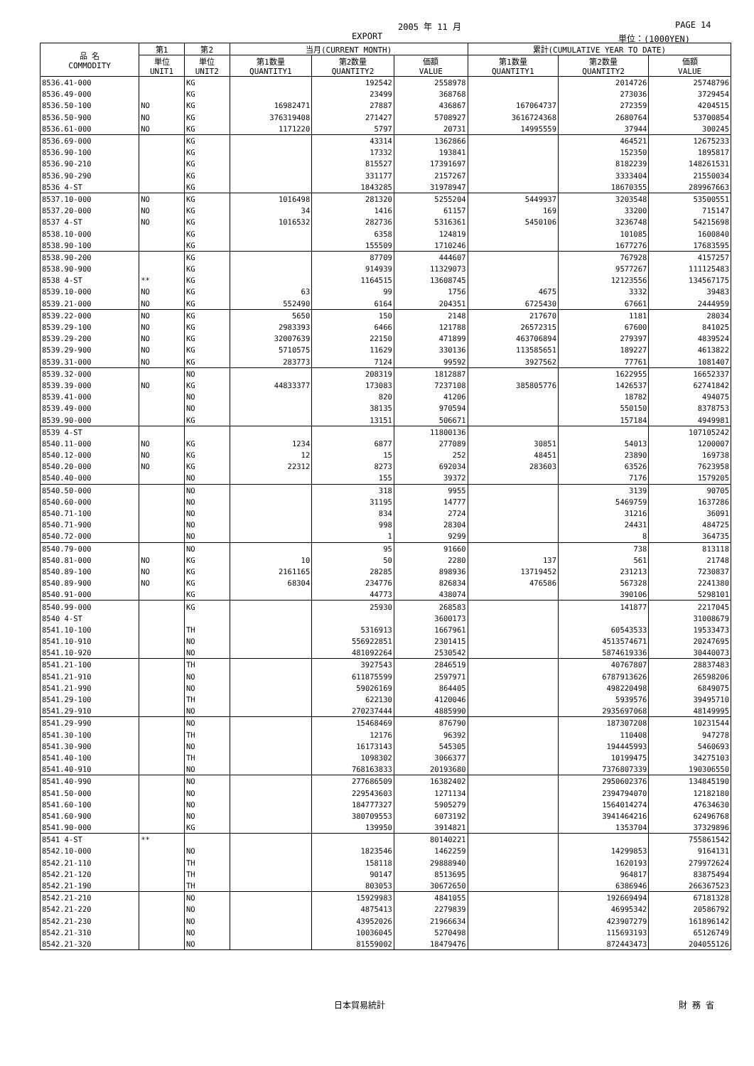2005 年 11 月 PAGE 14
EXPORT 単位：(1000YEN)
| 品 名 COMMODITY | 第1 | 第2 | 当月(CURRENT MONTH) | | | 累計(CUMULATIVE YEAR TO DATE) | | |
| --- | --- | --- | --- | --- | --- | --- | --- | --- |
| | 単位 UNIT1 | 単位 UNIT2 | 第1数量 QUANTITY1 | 第2数量 QUANTITY2 | 価額 VALUE | 第1数量 QUANTITY1 | 第2数量 QUANTITY2 | 価額 VALUE |
| 8536.41-000 | | KG | | 192542 | 2558978 | | 2014726 | 25748796 |
| 8536.49-000 | | KG | | 23499 | 368768 | | 273036 | 3729454 |
| 8536.50-100 | NO | KG | 16982471 | 27887 | 436867 | 167064737 | 272359 | 4204515 |
| 8536.50-900 | NO | KG | 376319408 | 271427 | 5708927 | 3616724368 | 2680764 | 53700854 |
| 8536.61-000 | NO | KG | 1171220 | 5797 | 20731 | 14995559 | 37944 | 300245 |
| 8536.69-000 | | KG | | 43314 | 1362866 | | 464521 | 12675233 |
| 8536.90-100 | | KG | | 17332 | 193841 | | 152350 | 1895817 |
| 8536.90-210 | | KG | | 815527 | 17391697 | | 8182239 | 148261531 |
| 8536.90-290 | | KG | | 331177 | 2157267 | | 3333404 | 21550034 |
| 8536 4-ST | | KG | | 1843285 | 31978947 | | 18670355 | 289967663 |
| 8537.10-000 | NO | KG | 1016498 | 281320 | 5255204 | 5449937 | 3203548 | 53500551 |
| 8537.20-000 | NO | KG | 34 | 1416 | 61157 | 169 | 33200 | 715147 |
| 8537 4-ST | NO | KG | 1016532 | 282736 | 5316361 | 5450106 | 3236748 | 54215698 |
| 8538.10-000 | | KG | | 6358 | 124819 | | 101085 | 1600840 |
| 8538.90-100 | | KG | | 155509 | 1710246 | | 1677276 | 17683595 |
| 8538.90-200 | | KG | | 87709 | 444607 | | 767928 | 4157257 |
| 8538.90-900 | | KG | | 914939 | 11329073 | | 9577267 | 111125483 |
| 8538 4-ST | ** | KG | | 1164515 | 13608745 | | 12123556 | 134567175 |
| 8539.10-000 | NO | KG | 63 | 99 | 1756 | 4675 | 3332 | 39483 |
| 8539.21-000 | NO | KG | 552490 | 6164 | 204351 | 6725430 | 67661 | 2444959 |
| 8539.22-000 | NO | KG | 5650 | 150 | 2148 | 217670 | 1181 | 28034 |
| 8539.29-100 | NO | KG | 2983393 | 6466 | 121788 | 26572315 | 67600 | 841025 |
| 8539.29-200 | NO | KG | 32007639 | 22150 | 471899 | 463706894 | 279397 | 4839524 |
| 8539.29-900 | NO | KG | 5710575 | 11629 | 330136 | 113585651 | 189227 | 4613822 |
| 8539.31-000 | NO | KG | 283773 | 7124 | 99592 | 3927562 | 77761 | 1081407 |
| 8539.32-000 | | NO | | 208319 | 1812887 | | 1622955 | 16652337 |
| 8539.39-000 | NO | KG | 44833377 | 173083 | 7237108 | 385805776 | 1426537 | 62741842 |
| 8539.41-000 | | NO | | 820 | 41206 | | 18782 | 494075 |
| 8539.49-000 | | NO | | 38135 | 970594 | | 550150 | 8378753 |
| 8539.90-000 | | KG | | 13151 | 506671 | | 157184 | 4949981 |
| 8539 4-ST | | | | | 11800136 | | | 107105242 |
| 8540.11-000 | NO | KG | 1234 | 6877 | 277089 | 30851 | 54013 | 1200007 |
| 8540.12-000 | NO | KG | 12 | 15 | 252 | 48451 | 23890 | 169738 |
| 8540.20-000 | NO | KG | 22312 | 8273 | 692034 | 283603 | 63526 | 7623958 |
| 8540.40-000 | | NO | | 155 | 39372 | | 7176 | 1579205 |
| 8540.50-000 | | NO | | 318 | 9955 | | 3139 | 90705 |
| 8540.60-000 | | NO | | 31195 | 14777 | | 5469759 | 1637286 |
| 8540.71-100 | | NO | | 834 | 2724 | | 31216 | 36091 |
| 8540.71-900 | | NO | | 998 | 28304 | | 24431 | 484725 |
| 8540.72-000 | | NO | | 1 | 9299 | | 8 | 364735 |
| 8540.79-000 | | NO | | 95 | 91660 | | 738 | 813118 |
| 8540.81-000 | NO | KG | 10 | 50 | 2280 | 137 | 561 | 21748 |
| 8540.89-100 | NO | KG | 2161165 | 28285 | 898936 | 13719452 | 231213 | 7230837 |
| 8540.89-900 | NO | KG | 68304 | 234776 | 826834 | 476586 | 567328 | 2241380 |
| 8540.91-000 | | KG | | 44773 | 438074 | | 390106 | 5298101 |
| 8540.99-000 | | KG | | 25930 | 268583 | | 141877 | 2217045 |
| 8540 4-ST | | | | | 3600173 | | | 31008679 |
| 8541.10-100 | | TH | | 5316913 | 1667961 | | 60543533 | 19533473 |
| 8541.10-910 | | NO | | 556922851 | 2301415 | | 4513574671 | 20247695 |
| 8541.10-920 | | NO | | 481092264 | 2530542 | | 5874619336 | 30440073 |
| 8541.21-100 | | TH | | 3927543 | 2846519 | | 40767807 | 28837483 |
| 8541.21-910 | | NO | | 611875599 | 2597971 | | 6787913626 | 26598206 |
| 8541.21-990 | | NO | | 59026169 | 864405 | | 498220498 | 6849075 |
| 8541.29-100 | | TH | | 622130 | 4120046 | | 5939576 | 39495710 |
| 8541.29-910 | | NO | | 270237444 | 4885990 | | 2935697068 | 48149995 |
| 8541.29-990 | | NO | | 15468469 | 876790 | | 187307208 | 10231544 |
| 8541.30-100 | | TH | | 12176 | 96392 | | 110408 | 947278 |
| 8541.30-900 | | NO | | 16173143 | 545305 | | 194445993 | 5460693 |
| 8541.40-100 | | TH | | 1098302 | 3066377 | | 10199475 | 34275103 |
| 8541.40-910 | | NO | | 768163833 | 20193680 | | 7376807339 | 190306550 |
| 8541.40-990 | | NO | | 277686509 | 16382402 | | 2950602376 | 134845190 |
| 8541.50-000 | | NO | | 229543603 | 1271134 | | 2394794070 | 12182180 |
| 8541.60-100 | | NO | | 184777327 | 5905279 | | 1564014274 | 47634630 |
| 8541.60-900 | | NO | | 380709553 | 6073192 | | 3941464216 | 62496768 |
| 8541.90-000 | | KG | | 139950 | 3914821 | | 1353704 | 37329896 |
| 8541 4-ST | ** | | | | 80140221 | | | 755861542 |
| 8542.10-000 | | NO | | 1823546 | 1462259 | | 14299853 | 9164131 |
| 8542.21-110 | | TH | | 158118 | 29888940 | | 1620193 | 279972624 |
| 8542.21-120 | | TH | | 90147 | 8513695 | | 964817 | 83875494 |
| 8542.21-190 | | TH | | 803053 | 30672650 | | 6386946 | 266367523 |
| 8542.21-210 | | NO | | 15929983 | 4841055 | | 192669494 | 67181328 |
| 8542.21-220 | | NO | | 4875413 | 2279839 | | 46995342 | 20586792 |
| 8542.21-230 | | NO | | 43952026 | 21966634 | | 423907279 | 161896142 |
| 8542.21-310 | | NO | | 10036045 | 5270498 | | 115693193 | 65126749 |
| 8542.21-320 | | NO | | 81559002 | 18479476 | | 872443473 | 204055126 |
日本貿易統計 財 務 省